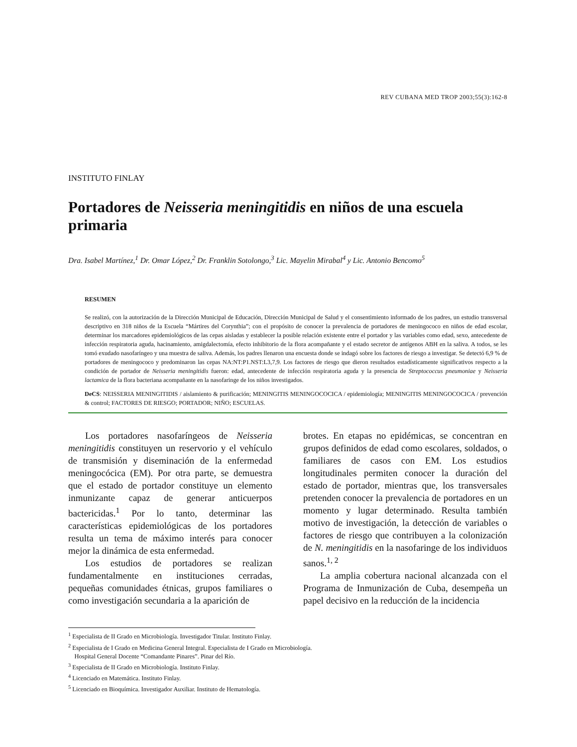REV CUBANA MED TROP 2003;55(3):162-8
INSTITUTO FINLAY
Portadores de Neisseria meningitidis en niños de una escuela primaria
Dra. Isabel Martínez,<sup>1</sup> Dr. Omar López,<sup>2</sup> Dr. Franklin Sotolongo,<sup>3</sup> Lic. Mayelin Mirabal<sup>4</sup> y Lic. Antonio Bencomo<sup>5</sup>
RESUMEN
Se realizó, con la autorización de la Dirección Municipal de Educación, Dirección Municipal de Salud y el consentimiento informado de los padres, un estudio transversal descriptivo en 318 niños de la Escuela “Mártires del Corynthia”; con el propósito de conocer la prevalencia de portadores de meningococo en niños de edad escolar, determinar los marcadores epidemiológicos de las cepas aisladas y establecer la posible relación existente entre el portador y las variables como edad, sexo, antecedente de infección respiratoria aguda, hacinamiento, amigdalectomía, efecto inhibitorio de la flora acompañante y el estado secretor de antígenos ABH en la saliva. A todos, se les tomó exudado nasofaríngeo y una muestra de saliva. Además, los padres llenaron una encuesta donde se indagó sobre los factores de riesgo a investigar. Se detectó 6,9 % de portadores de meningococo y predominaron las cepas NA:NT:P1.NST:L3,7,9. Los factores de riesgo que dieron resultados estadísticamente significativos respecto a la condición de portador de Neisseria meningitidis fueron: edad, antecedente de infección respiratoria aguda y la presencia de Streptococcus pneumoniae y Neisseria lactamica de la flora bacteriana acompañante en la nasofaringe de los niños investigados.
DeCS: NEISSERIA MENINGITIDIS / aislamiento & purificación; MENINGITIS MENINGOCOCICA / epidemiología; MENINGITIS MENINGOCOCICA / prevención & control; FACTORES DE RIESGO; PORTADOR; NIÑO; ESCUELAS.
Los portadores nasofaríngeos de Neisseria meningitidis constituyen un reservorio y el vehículo de transmisión y diseminación de la enfermedad meningocócica (EM). Por otra parte, se demuestra que el estado de portador constituye un elemento inmunizante capaz de generar anticuerpos bactericidas.<sup>1</sup> Por lo tanto, determinar las características epidemiológicas de los portadores resulta un tema de máximo interés para conocer mejor la dinámica de esta enfermedad.
Los estudios de portadores se realizan fundamentalmente en instituciones cerradas, pequeñas comunidades étnicas, grupos familiares o como investigación secundaria a la aparición de
brotes. En etapas no epidémicas, se concentran en grupos definidos de edad como escolares, soldados, o familiares de casos con EM. Los estudios longitudinales permiten conocer la duración del estado de portador, mientras que, los transversales pretenden conocer la prevalencia de portadores en un momento y lugar determinado. Resulta también motivo de investigación, la detección de variables o factores de riesgo que contribuyen a la colonización de N. meningitidis en la nasofaringe de los individuos sanos.<sup>1, 2</sup>
La amplia cobertura nacional alcanzada con el Programa de Inmunización de Cuba, desempeña un papel decisivo en la reducción de la incidencia
<sup>1</sup> Especialista de II Grado en Microbiología. Investigador Titular. Instituto Finlay.
<sup>2</sup> Especialista de I Grado en Medicina General Integral. Especialista de I Grado en Microbiología.
Hospital General Docente “Comandante Pinares”. Pinar del Río.
<sup>3</sup> Especialista de II Grado en Microbiología. Instituto Finlay.
<sup>4</sup> Licenciado en Matemática. Instituto Finlay.
<sup>5</sup> Licenciado en Bioquímica. Investigador Auxiliar. Instituto de Hematología.